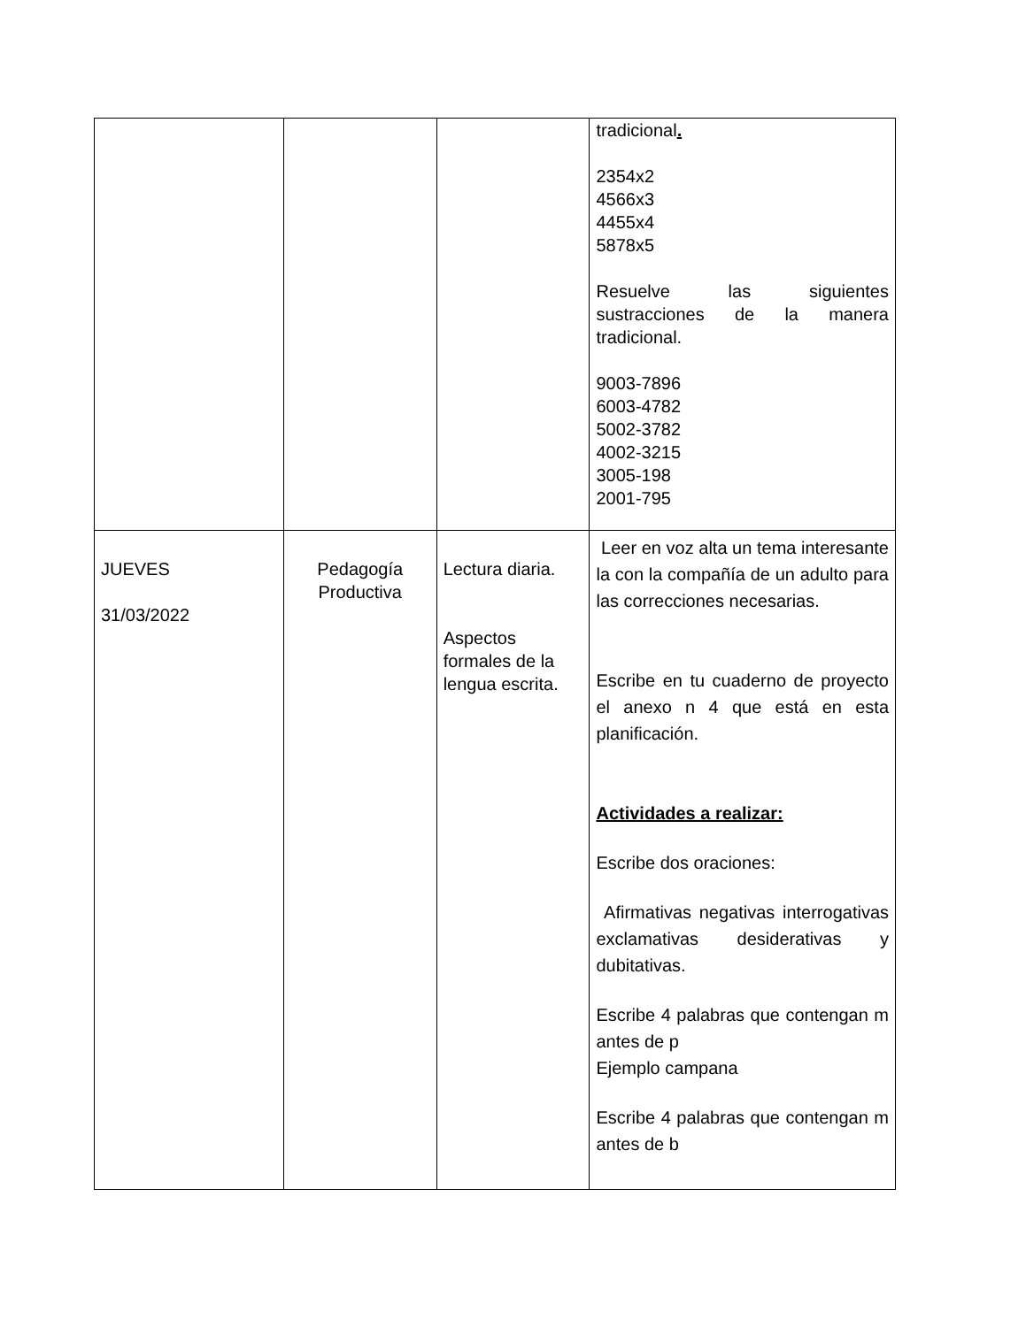| | | | tradicional . 2354x2 4566x3 4455x4 5878x5 Resuelve las siguientes sustracciones de la manera tradicional. 9003-7896 6003-4782 5002-3782 4002-3215 3005-198 2001-795 |
| JUEVES 31/03/2022 | Pedagogía Productiva | Lectura diaria. Aspectos formales de la lengua escrita. | Leer en voz alta un tema interesante la con la compañía de un adulto para las correcciones necesarias. Escribe en tu cuaderno de proyecto el anexo n 4 que está en esta planificación. Actividades a realizar: Escribe dos oraciones: Afirmativas negativas interrogativas exclamativas desiderativas y dubitativas. Escribe 4 palabras que contengan m antes de p Ejemplo campana Escribe 4 palabras que contengan m antes de b |